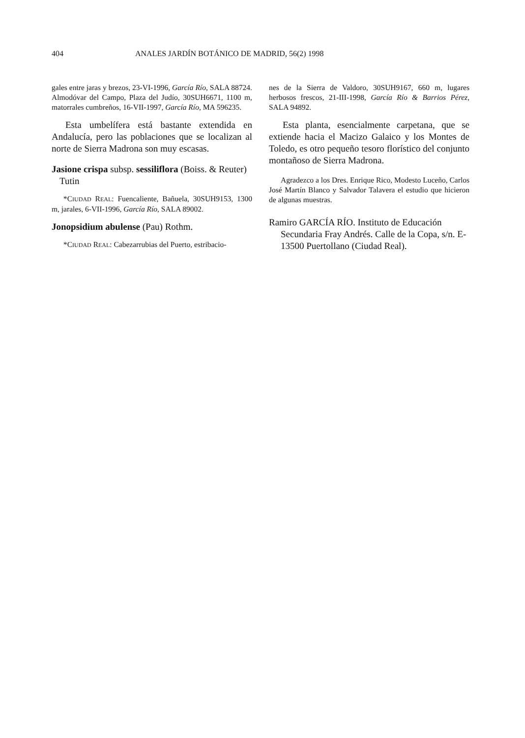404 ANALES JARDÍN BOTÁNICO DE MADRID, 56(2) 1998
gales entre jaras y brezos, 23-VI-1996, García Río, SALA 88724. Almodóvar del Campo, Plaza del Judío, 30SUH6671, 1100 m, matorrales cumbreños, 16-VII-1997, García Río, MA 596235.
Esta umbelífera está bastante extendida en Andalucía, pero las poblaciones que se localizan al norte de Sierra Madrona son muy escasas.
Jasione crispa subsp. sessiliflora (Boiss. & Reuter) Tutin
*CIUDAD REAL: Fuencaliente, Bañuela, 30SUH9153, 1300 m, jarales, 6-VII-1996, García Río, SALA 89002.
Jonopsidium abulense (Pau) Rothm.
*CIUDAD REAL: Cabezarrubias del Puerto, estribacio-
nes de la Sierra de Valdoro, 30SUH9167, 660 m, lugares herbosos frescos, 21-III-1998, García Río & Barrios Pérez, SALA 94892.
Esta planta, esencialmente carpetana, que se extiende hacia el Macizo Galaico y los Montes de Toledo, es otro pequeño tesoro florístico del conjunto montañoso de Sierra Madrona.
Agradezco a los Dres. Enrique Rico, Modesto Luceño, Carlos José Martín Blanco y Salvador Talavera el estudio que hicieron de algunas muestras.
Ramiro GARCÍA RÍO. Instituto de Educación Secundaria Fray Andrés. Calle de la Copa, s/n. E-13500 Puertollano (Ciudad Real).